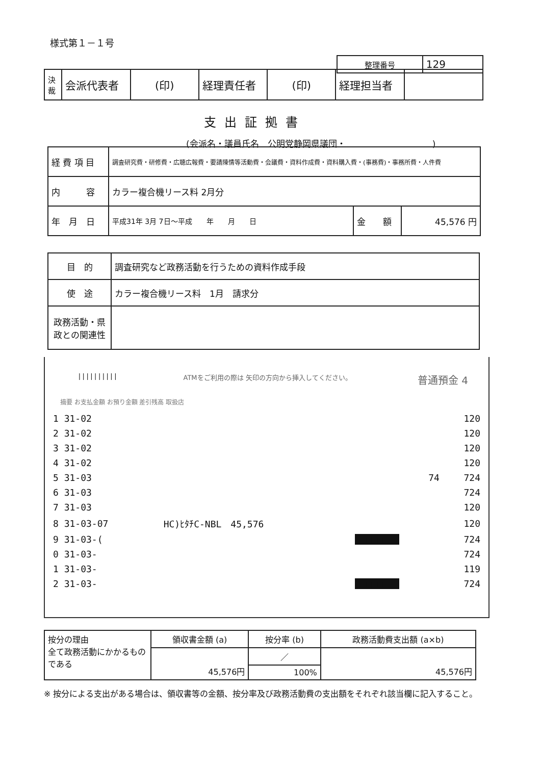様式第１－１号
| 整理番号 | 129 |
| 決裁 | 会派代表者 | (印) | 経理責任者 | (印) | 経理担当者 | |
支出証拠書
(会派名・議員氏名　公明党静岡県議団・　　　　　　　　　　)
| 経 費 項 目 | 調査研究費・研修費・広聴広報費・要請陳情等活動費・会議費・資料作成費・資料購入費・(事務費)・事務所費・人件費 | | |
| 内 容 | カラー複合機リース料 2月分 | | |
| 年 月 日 | 平成31年 3月 7日～平成 年 月 日 | 金 額 | 45,576 円 |
| 目 的 | 調査研究など政務活動を行うための資料作成手段 |
| 使 途 | カラー複合機リース料 1月 請求分 |
| 政務活動・県政との関連性 | |
|||||||||| ATMをご利用の際は 矢印の方向から挿入してください。 普通預金 4
摘要 お支払金額 お預り金額 差引残高 取扱店
| 1 31-02 | | | 120 |
| 2 31-02 | | | 120 |
| 3 31-02 | | | 120 |
| 4 31-02 | | | 120 |
| 5 31-03 | | 74 | 724 |
| 6 31-03 | | | 724 |
| 7 31-03 | | | 120 |
| 8 31-03-07 | HC)ﾋﾀﾁC-NBL 45,576 | | 120 |
| 9 31-03-( | | ■■■■■■■■ | 724 |
| 0 31-03- | | | 724 |
| 1 31-03- | | | 119 |
| 2 31-03- | | ■■■■■■■■ | 724 |
| 按分の理由 全て政務活動にかかるものである | 領収書金額 (a) | 按分率 (b) | 政務活動費支出額 (a×b) |
| | 45,576円 | ／ | 45,576円 |
| | | 100% | |
※ 按分による支出がある場合は、領収書等の金額、按分率及び政務活動費の支出額をそれぞれ該当欄に記入すること。